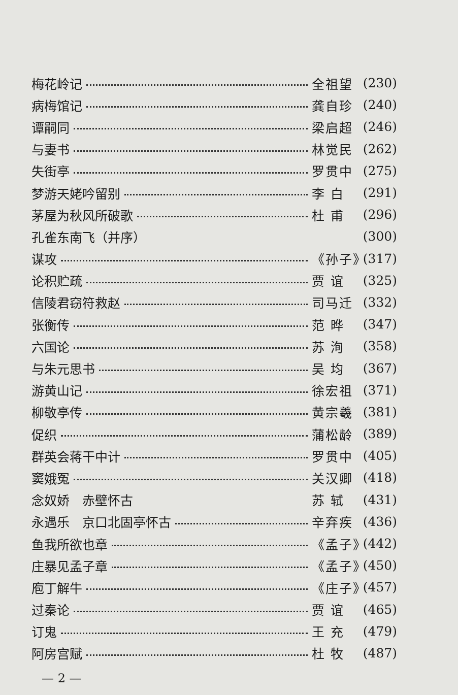梅花岭记 全祖望 (230)
病梅馆记 龚自珍 (240)
谭嗣同 梁启超 (246)
与妻书 林觉民 (262)
失街亭 罗贯中 (275)
梦游天姥吟留别 李 白 (291)
茅屋为秋风所破歌 杜 甫 (296)
孔雀东南飞（并序） (300)
谋攻 《孙子》 (317)
论积贮疏 贾 谊 (325)
信陵君窃符救赵 司马迁 (332)
张衡传 范 晔 (347)
六国论 苏 洵 (358)
与朱元思书 吴 均 (367)
游黄山记 徐宏祖 (371)
柳敬亭传 黄宗羲 (381)
促织 蒲松龄 (389)
群英会蒋干中计 罗贯中 (405)
窦娥冤 关汉卿 (418)
念奴娇　赤壁怀古 苏 轼 (431)
永遇乐　京口北固亭怀古 辛弃疾 (436)
鱼我所欲也章 《孟子》 (442)
庄暴见孟子章 《孟子》 (450)
庖丁解牛 《庄子》 (457)
过秦论 贾 谊 (465)
订鬼 王 充 (479)
阿房宫赋 杜 牧 (487)
— 2 —